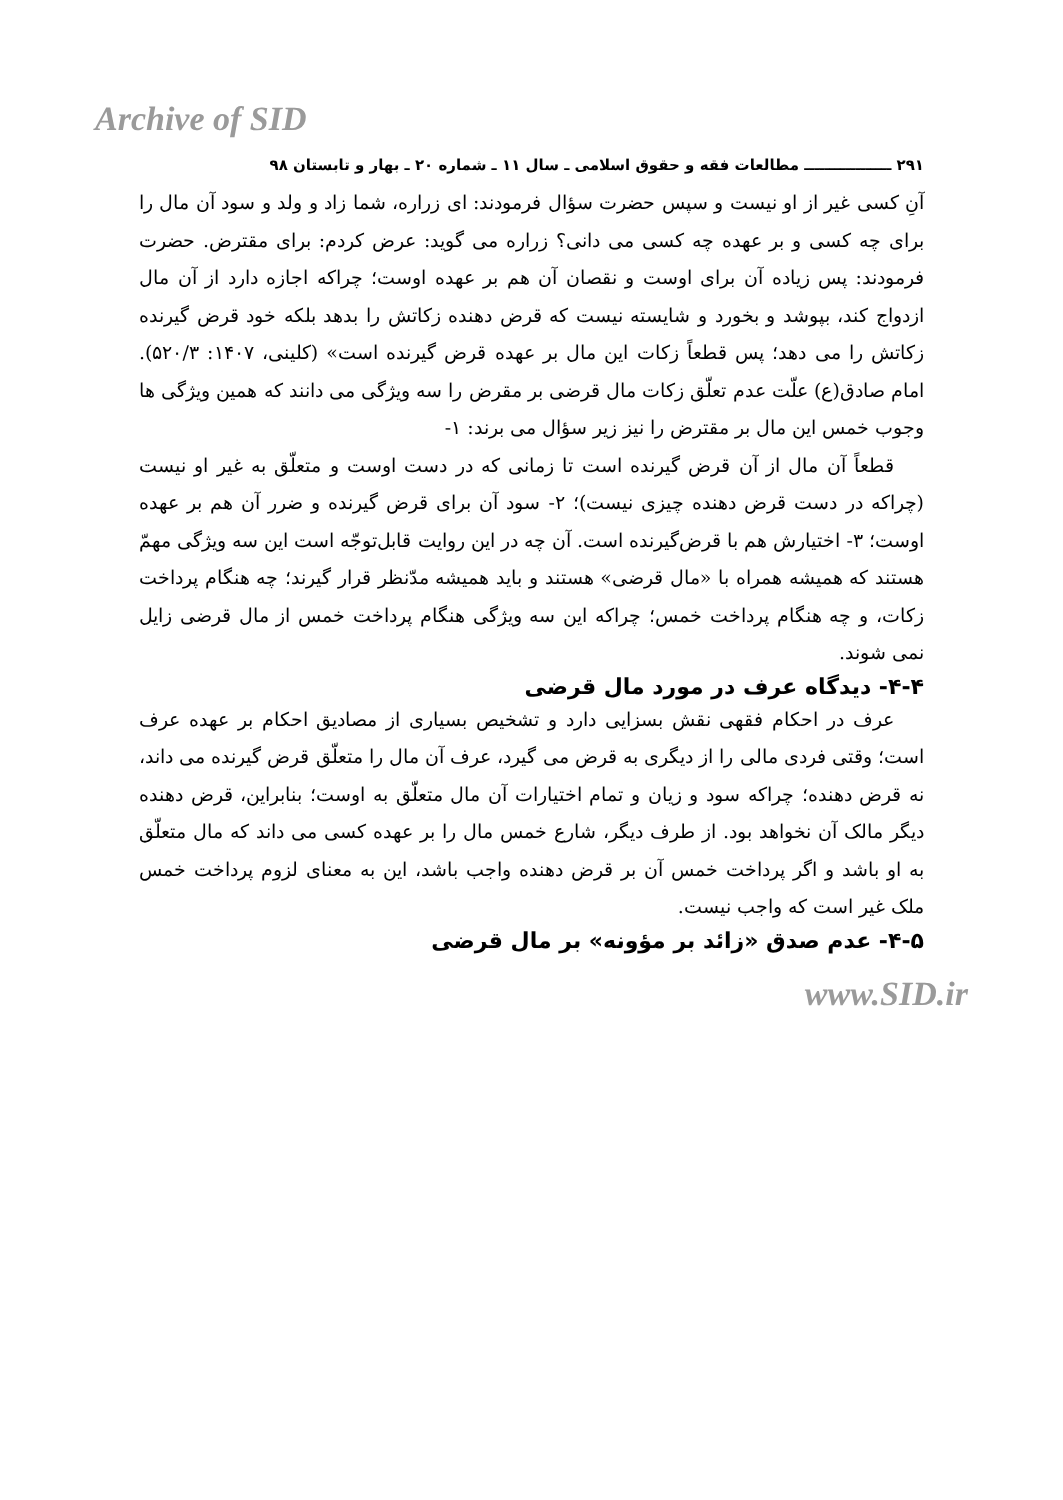Archive of SID
۲۹۱ ـــــــــــــــــ مطالعات فقه و حقوق اسلامی ـ سال ۱۱ ـ شماره ۲۰ ـ بهار و تابستان ۹۸
آنِ کسی غیر از او نیست و سپس حضرت سؤال فرمودند: ای زراره، شما زاد و ولد و سود آن مال را برای چه کسی و بر عهده چه کسی می دانی؟ زراره می گوید: عرض کردم: برای مقترض. حضرت فرمودند: پس زیاده آن برای اوست و نقصان آن هم بر عهده اوست؛ چراکه اجازه دارد از آن مال ازدواج کند، بپوشد و بخورد و شایسته نیست که قرض دهنده زکاتش را بدهد بلکه خود قرض گیرنده زکاتش را می دهد؛ پس قطعاً زکات این مال بر عهده قرض گیرنده است» (کلینی، ۱۴۰۷: ۵۲۰/۳). امام صادق(ع) علّت عدم تعلّق زکات مال قرضی بر مقرض را سه ویژگی می دانند که همین ویژگی ها وجوب خمس این مال بر مقترض را نیز زیر سؤال می برند: ۱-
قطعاً آن مال از آن قرض گیرنده است تا زمانی که در دست اوست و متعلّق به غیر او نیست (چراکه در دست قرض دهنده چیزی نیست)؛ ۲- سود آن برای قرض گیرنده و ضرر آن هم بر عهده اوست؛ ۳- اختیارش هم با قرض‌گیرنده است. آن چه در این روایت قابل‌توجّه است این سه ویژگی مهمّ هستند که همیشه همراه با «مال قرضی» هستند و باید همیشه مدّنظر قرار گیرند؛ چه هنگام پرداخت زکات، و چه هنگام پرداخت خمس؛ چراکه این سه ویژگی هنگام پرداخت خمس از مال قرضی زایل نمی شوند.
۴-۴- دیدگاه عرف در مورد مال قرضی
عرف در احکام فقهی نقش بسزایی دارد و تشخیص بسیاری از مصادیق احکام بر عهده عرف است؛ وقتی فردی مالی را از دیگری به قرض می گیرد، عرف آن مال را متعلّق قرض گیرنده می داند، نه قرض دهنده؛ چراکه سود و زیان و تمام اختیارات آن مال متعلّق به اوست؛ بنابراین، قرض دهنده دیگر مالک آن نخواهد بود. از طرف دیگر، شارع خمس مال را بر عهده کسی می داند که مال متعلّق به او باشد و اگر پرداخت خمس آن بر قرض دهنده واجب باشد، این به معنای لزوم پرداخت خمس ملک غیر است که واجب نیست.
۴-۵- عدم صدق «زائد بر مؤونه» بر مال قرضی
www.SID.ir